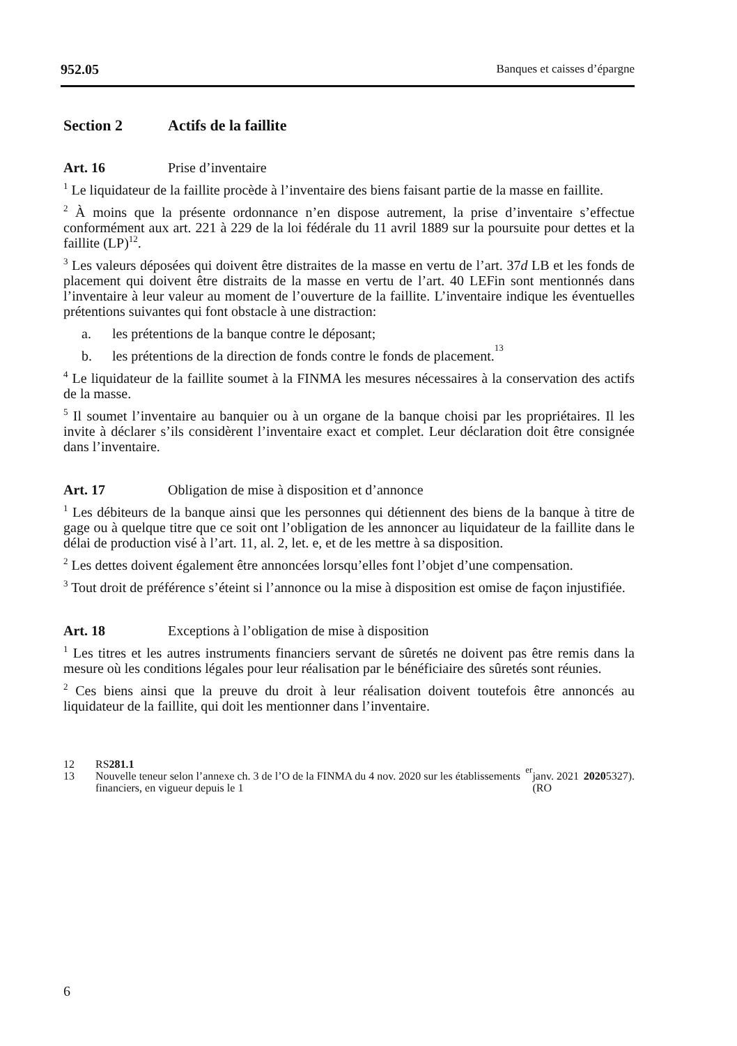952.05 Banques et caisses d’épargne
Section 2 Actifs de la faillite
Art. 16 Prise d’inventaire
<sup>1</sup> Le liquidateur de la faillite procède à l’inventaire des biens faisant partie de la masse en faillite.
<sup>2</sup> À moins que la présente ordonnance n’en dispose autrement, la prise d’inventaire s’effectue conformément aux art. 221 à 229 de la loi fédérale du 11 avril 1889 sur la poursuite pour dettes et la faillite (LP)<sup>12</sup>.
<sup>3</sup> Les valeurs déposées qui doivent être distraites de la masse en vertu de l’art. 37d LB et les fonds de placement qui doivent être distraits de la masse en vertu de l’art. 40 LEFin sont mentionnés dans l’inventaire à leur valeur au moment de l’ouverture de la faillite. L’inventaire indique les éventuelles prétentions suivantes qui font obstacle à une distraction:
a. les prétentions de la banque contre le déposant;
b. les prétentions de la direction de fonds contre le fonds de placement.<sup>13</sup>
<sup>4</sup> Le liquidateur de la faillite soumet à la FINMA les mesures nécessaires à la conservation des actifs de la masse.
<sup>5</sup> Il soumet l’inventaire au banquier ou à un organe de la banque choisi par les propriétaires. Il les invite à déclarer s’ils considèrent l’inventaire exact et complet. Leur déclaration doit être consignée dans l’inventaire.
Art. 17 Obligation de mise à disposition et d’annonce
<sup>1</sup> Les débiteurs de la banque ainsi que les personnes qui détiennent des biens de la banque à titre de gage ou à quelque titre que ce soit ont l’obligation de les annoncer au liquidateur de la faillite dans le délai de production visé à l’art. 11, al. 2, let. e, et de les mettre à sa disposition.
<sup>2</sup> Les dettes doivent également être annoncées lorsqu’elles font l’objet d’une compensation.
<sup>3</sup> Tout droit de préférence s’éteint si l’annonce ou la mise à disposition est omise de façon injustifiée.
Art. 18 Exceptions à l’obligation de mise à disposition
<sup>1</sup> Les titres et les autres instruments financiers servant de sûretés ne doivent pas être remis dans la mesure où les conditions légales pour leur réalisation par le bénéficiaire des sûretés sont réunies.
<sup>2</sup> Ces biens ainsi que la preuve du droit à leur réalisation doivent toutefois être annoncés au liquidateur de la faillite, qui doit les mentionner dans l’inventaire.
12 RS 281.1
13 Nouvelle teneur selon l’annexe ch. 3 de l’O de la FINMA du 4 nov. 2020 sur les établissements financiers, en vigueur depuis le 1<sup>er</sup> janv. 2021 (RO 2020 5327).
6